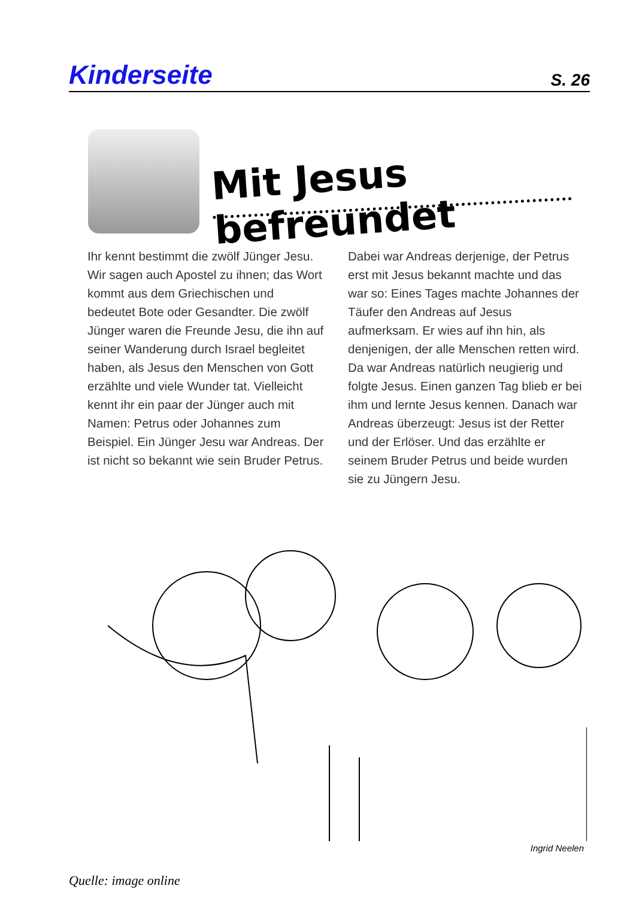Kinderseite S. 26
Mit Jesus befreundet
Ihr kennt bestimmt die zwölf Jünger Jesu. Wir sagen auch Apostel zu ihnen; das Wort kommt aus dem Griechischen und bedeutet Bote oder Gesandter. Die zwölf Jünger waren die Freunde Jesu, die ihn auf seiner Wanderung durch Israel begleitet haben, als Jesus den Menschen von Gott erzählte und viele Wunder tat. Vielleicht kennt ihr ein paar der Jünger auch mit Namen: Petrus oder Johannes zum Beispiel. Ein Jünger Jesu war Andreas. Der ist nicht so bekannt wie sein Bruder Petrus.
Dabei war Andreas derjenige, der Petrus erst mit Jesus bekannt machte und das war so: Eines Tages machte Johannes der Täufer den Andreas auf Jesus aufmerksam. Er wies auf ihn hin, als denjenigen, der alle Menschen retten wird. Da war Andreas natürlich neugierig und folgte Jesus. Einen ganzen Tag blieb er bei ihm und lernte Jesus kennen. Danach war Andreas überzeugt: Jesus ist der Retter und der Erlöser. Und das erzählte er seinem Bruder Petrus und beide wurden sie zu Jüngern Jesu.
Ingrid Neelen
Quelle: image online